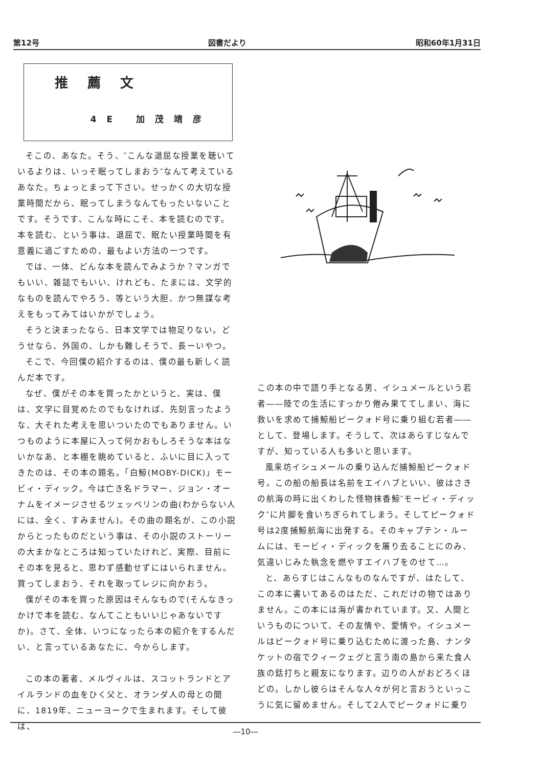第12号 図書だより 昭和60年1月31日
推薦文
4E 加茂靖彦
そこの、あなた。そう、″こんな退屈な授業を聴いているよりは、いっそ眠ってしまおう″なんて考えているあなた。ちょっとまって下さい。せっかくの大切な授業時間だから、眠ってしまうなんてもったいないことです。そうです、こんな時にこそ、本を読むのです。本を読む、という事は、退屈で、眠たい授業時間を有意義に過ごすための、最もよい方法の一つです。
では、一体、どんな本を読んでみようか？マンガでもいい、雑誌でもいい、けれども、たまには、文学的なものを読んでやろう、等という大胆、かつ無謀な考えをもってみてはいかがでしょう。
そうと決まったなら、日本文学では物足りない。どうせなら、外国の、しかも難しそうで、長ーいやつ。
そこで、今回僕の紹介するのは、僕の最も新しく読んだ本です。
なぜ、僕がその本を買ったかというと、実は、僕は、文学に目覚めたのでもなければ、先刻言ったような、大それた考えを思いついたのでもありません。いつものように本屋に入って何かおもしろそうな本はないかなあ、と本棚を眺めていると、ふいに目に入ってきたのは、その本の題名。「白鯨(MOBY-DICK)」モービィ・ディック。今は亡き名ドラマー、ジョン・オーナムをイメージさせるツェッペリンの曲(わからない人には、全く、すみません)。その曲の題名が、この小説からとったものだという事は、その小説のストーリーの大まかなところは知っていたけれど、実際、目前にその本を見ると、思わず感動せずにはいられません。買ってしまおう、それを取ってレジに向かおう。
僕がその本を買った原因はそんなもので(そんなきっかけで本を読む、なんてこともいいじゃあないですか)。さて、全体、いつになったら本の紹介をするんだい、と言っているあなたに、今からします。
この本の著者、メルヴィルは、スコットランドとアイルランドの血をひく父と、オランダ人の母との間に、1819年、ニューヨークで生まれます。そして彼は、
この本の中で語り手となる男、イシュメールという若者――陸での生活にすっかり倦み果ててしまい、海に救いを求めて捕鯨船ピークォド号に乗り組む若者――として、登場します。そうして、次はあらすじなんですが、知っている人も多いと思います。
風来坊イシュメールの乗り込んだ捕鯨船ピークォド号。この船の船長は名前をエイハブといい、彼はさきの航海の時に出くわした怪物抹香鯨″モービィ・ディック″に片脚を食いちぎられてしまう。そしてピークォド号は2度捕鯨航海に出発する。そのキャプテン・ルームには、モービィ・ディックを屠り去ることにのみ、気違いじみた執念を燃やすエイハブをのせて…。
と、あらすじはこんなものなんですが、はたして、この本に書いてあるのはただ、これだけの物ではありません。この本には海が書かれています。又、人間というものについて、その友情や、愛情や。イシュメールはピークォド号に乗り込むために渡った島、ナンタケットの宿でクィークェグと言う南の島から来た食人族の銛打ちと親友になります。辺りの人がおどろくほどの。しかし彼らはそんな人々が何と言おうといっこうに気に留めません。そして2人でピークォドに乗り
―10―